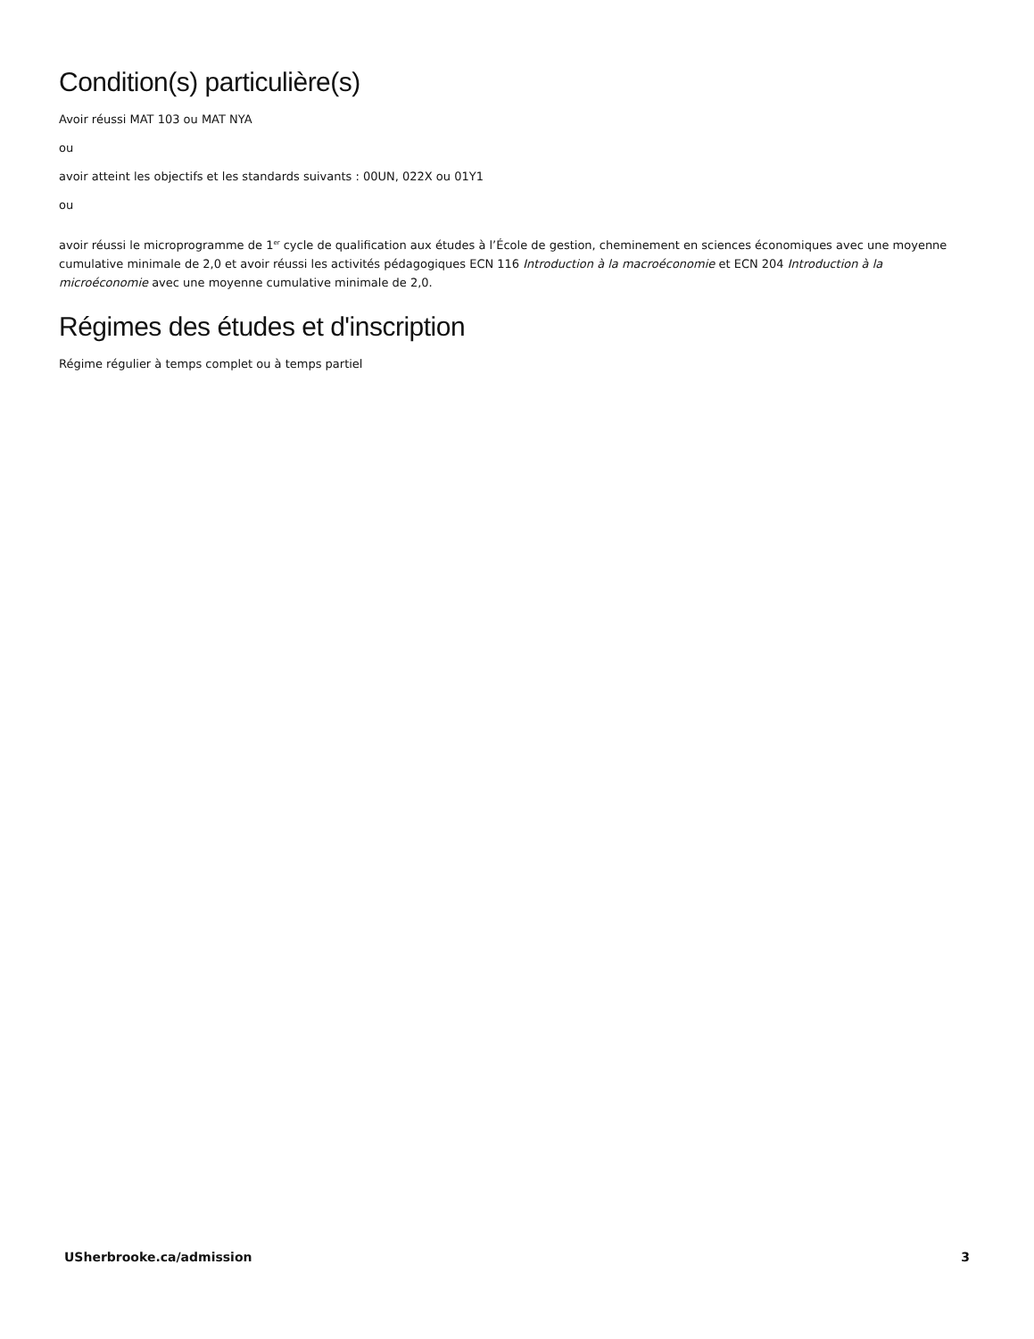Condition(s) particulière(s)
Avoir réussi MAT 103 ou MAT NYA
ou
avoir atteint les objectifs et les standards suivants : 00UN, 022X ou 01Y1
ou
avoir réussi le microprogramme de 1<sup>er</sup> cycle de qualification aux études à l’École de gestion, cheminement en sciences économiques avec une moyenne cumulative minimale de 2,0 et avoir réussi les activités pédagogiques ECN 116 Introduction à la macroéconomie et ECN 204 Introduction à la microéconomie avec une moyenne cumulative minimale de 2,0.
Régimes des études et d'inscription
Régime régulier à temps complet ou à temps partiel
USherbrooke.ca/admission 3